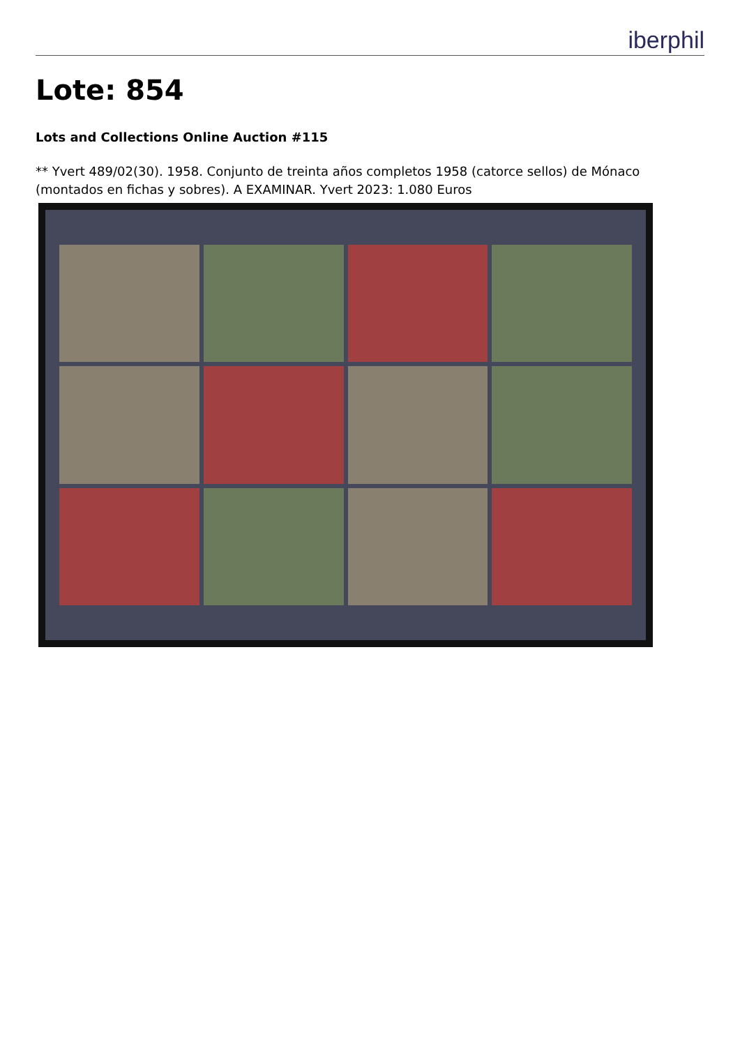iberphil
Lote: 854
Lots and Collections Online Auction #115
** Yvert 489/02(30). 1958. Conjunto de treinta años completos 1958 (catorce sellos) de Mónaco (montados en fichas y sobres). A EXAMINAR. Yvert 2023: 1.080 Euros